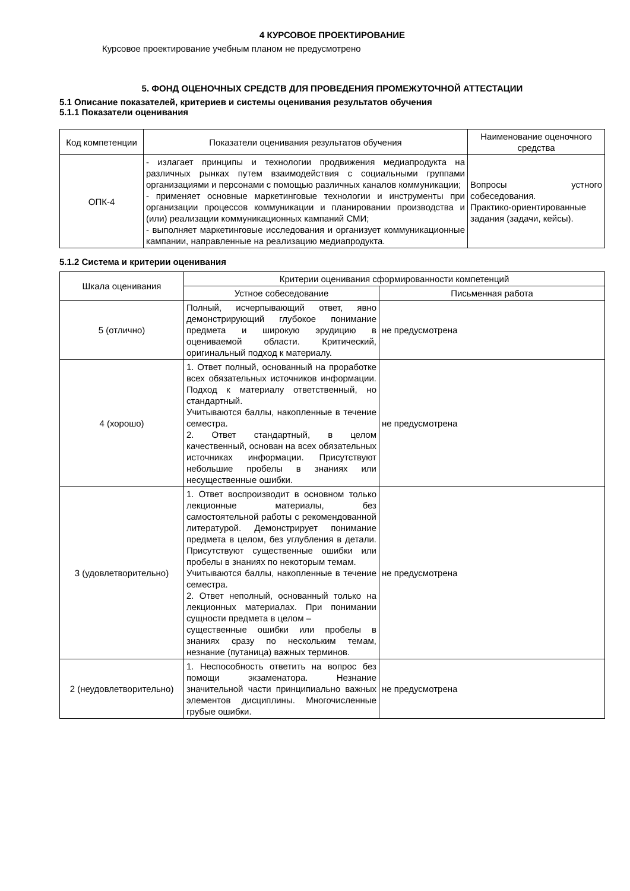4 КУРСОВОЕ ПРОЕКТИРОВАНИЕ
Курсовое проектирование учебным планом не предусмотрено
5. ФОНД ОЦЕНОЧНЫХ СРЕДСТВ ДЛЯ ПРОВЕДЕНИЯ ПРОМЕЖУТОЧНОЙ АТТЕСТАЦИИ
5.1 Описание показателей, критериев и системы оценивания результатов обучения
5.1.1 Показатели оценивания
| Код компетенции | Показатели оценивания результатов обучения | Наименование оценочного средства |
| --- | --- | --- |
| ОПК-4 | - излагает принципы и технологии продвижения медиапродукта на различных рынках путем взаимодействия с социальными группами организациями и персонами с помощью различных каналов коммуникации; - применяет основные маркетинговые технологии и инструменты при организации процессов коммуникации и планировании производства и (или) реализации коммуникационных кампаний СМИ; - выполняет маркетинговые исследования и организует коммуникационные кампании, направленные на реализацию медиапродукта. | Вопросы устного собеседования. Практико-ориентированные задания (задачи, кейсы). |
5.1.2 Система и критерии оценивания
| Шкала оценивания | Критерии оценивания сформированности компетенций | |
| --- | --- | --- |
| | Устное собеседование | Письменная работа |
| 5 (отлично) | Полный, исчерпывающий ответ, явно демонстрирующий глубокое понимание предмета и широкую эрудицию в оцениваемой области. Критический, оригинальный подход к материалу. | не предусмотрена |
| 4 (хорошо) | 1. Ответ полный, основанный на проработке всех обязательных источников информации. Подход к материалу ответственный, но стандартный. Учитываются баллы, накопленные в течение семестра. 2. Ответ стандартный, в целом качественный, основан на всех обязательных источниках информации. Присутствуют небольшие пробелы в знаниях или несущественные ошибки. | не предусмотрена |
| 3 (удовлетворительно) | 1. Ответ воспроизводит в основном только лекционные материалы, без самостоятельной работы с рекомендованной литературой. Демонстрирует понимание предмета в целом, без углубления в детали. Присутствуют существенные ошибки или пробелы в знаниях по некоторым темам. Учитываются баллы, накопленные в течение семестра. 2. Ответ неполный, основанный только на лекционных материалах. При понимании сущности предмета в целом – существенные ошибки или пробелы в знаниях сразу по нескольким темам, незнание (путаница) важных терминов. | не предусмотрена |
| 2 (неудовлетворительно) | 1. Неспособность ответить на вопрос без помощи экзаменатора. Незнание значительной части принципиально важных элементов дисциплины. Многочисленные грубые ошибки. | не предусмотрена |